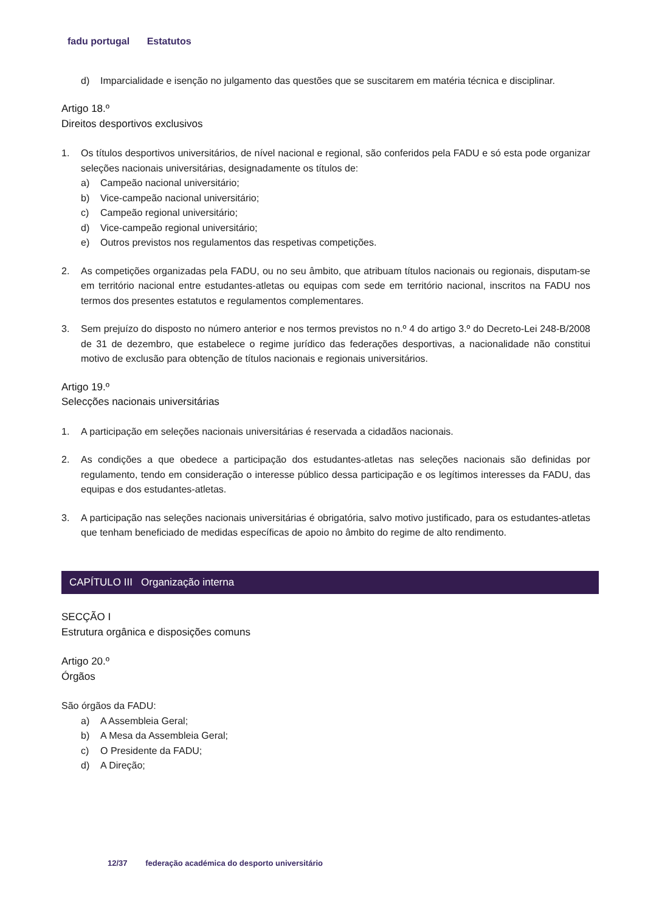fadu portugal Estatutos
d) Imparcialidade e isenção no julgamento das questões que se suscitarem em matéria técnica e disciplinar.
Artigo 18.º
Direitos desportivos exclusivos
1. Os títulos desportivos universitários, de nível nacional e regional, são conferidos pela FADU e só esta pode organizar seleções nacionais universitárias, designadamente os títulos de:
a) Campeão nacional universitário;
b) Vice-campeão nacional universitário;
c) Campeão regional universitário;
d) Vice-campeão regional universitário;
e) Outros previstos nos regulamentos das respetivas competições.
2. As competições organizadas pela FADU, ou no seu âmbito, que atribuam títulos nacionais ou regionais, disputam-se em território nacional entre estudantes-atletas ou equipas com sede em território nacional, inscritos na FADU nos termos dos presentes estatutos e regulamentos complementares.
3. Sem prejuízo do disposto no número anterior e nos termos previstos no n.º 4 do artigo 3.º do Decreto-Lei 248-B/2008 de 31 de dezembro, que estabelece o regime jurídico das federações desportivas, a nacionalidade não constitui motivo de exclusão para obtenção de títulos nacionais e regionais universitários.
Artigo 19.º
Selecções nacionais universitárias
1. A participação em seleções nacionais universitárias é reservada a cidadãos nacionais.
2. As condições a que obedece a participação dos estudantes-atletas nas seleções nacionais são definidas por regulamento, tendo em consideração o interesse público dessa participação e os legítimos interesses da FADU, das equipas e dos estudantes-atletas.
3. A participação nas seleções nacionais universitárias é obrigatória, salvo motivo justificado, para os estudantes-atletas que tenham beneficiado de medidas específicas de apoio no âmbito do regime de alto rendimento.
CAPÍTULO III Organização interna
SECÇÃO I
Estrutura orgânica e disposições comuns
Artigo 20.º
Órgãos
São órgãos da FADU:
a) A Assembleia Geral;
b) A Mesa da Assembleia Geral;
c) O Presidente da FADU;
d) A Direção;
12/37 federação académica do desporto universitário